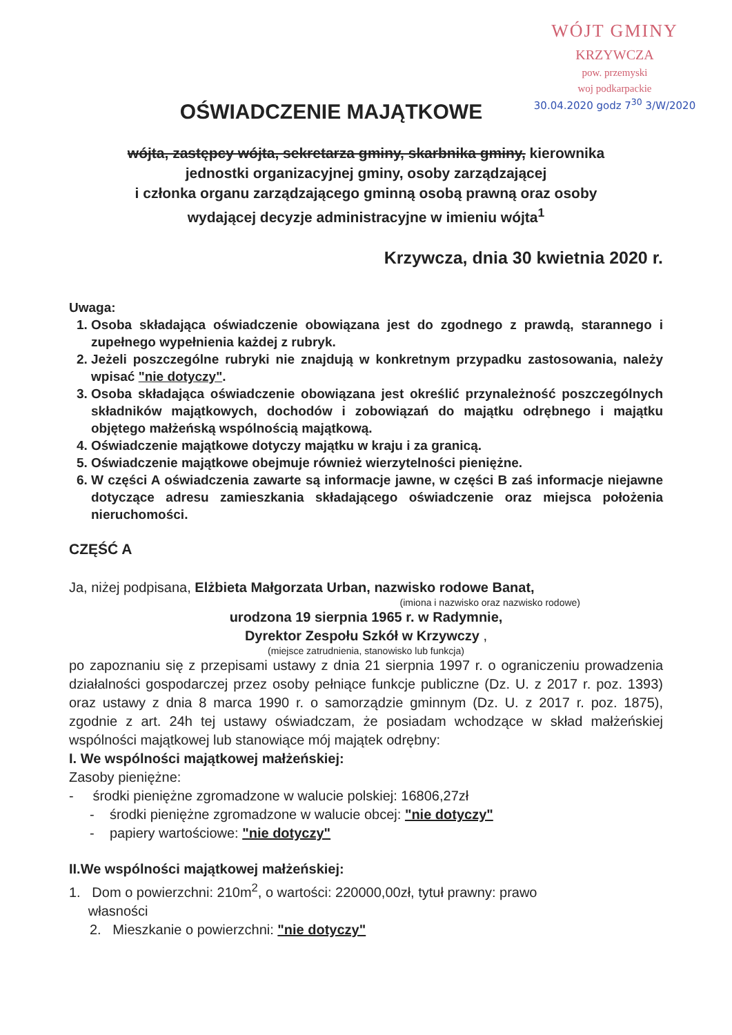WÓJT GMINY
KRZYWCZA
pow. przemyski
woj podkarpackie
30.04.2020 godz 7<sup>30</sup> 3/W/2020
OŚWIADCZENIE MAJĄTKOWE
wójta, zastępcy wójta, sekretarza gminy, skarbnika gminy, kierownika
jednostki organizacyjnej gminy, osoby zarządzającej
i członka organu zarządzającego gminną osobą prawną oraz osoby
wydającej decyzje administracyjne w imieniu wójta<sup>1</sup>
Krzywcza, dnia 30 kwietnia 2020 r.
Uwaga:
1. Osoba składająca oświadczenie obowiązana jest do zgodnego z prawdą, starannego i zupełnego wypełnienia każdej z rubryk.
2. Jeżeli poszczególne rubryki nie znajdują w konkretnym przypadku zastosowania, należy wpisać "nie dotyczy".
3. Osoba składająca oświadczenie obowiązana jest określić przynależność poszczególnych składników majątkowych, dochodów i zobowiązań do majątku odrębnego i majątku objętego małżeńską wspólnością majątkową.
4. Oświadczenie majątkowe dotyczy majątku w kraju i za granicą.
5. Oświadczenie majątkowe obejmuje również wierzytelności pieniężne.
6. W części A oświadczenia zawarte są informacje jawne, w części B zaś informacje niejawne dotyczące adresu zamieszkania składającego oświadczenie oraz miejsca położenia nieruchomości.
CZĘŚĆ A
Ja, niżej podpisana, Elżbieta Małgorzata Urban, nazwisko rodowe Banat,
(imiona i nazwisko oraz nazwisko rodowe)
urodzona 19 sierpnia 1965 r. w Radymnie,
Dyrektor Zespołu Szkół w Krzywczy ,
(miejsce zatrudnienia, stanowisko lub funkcja)
po zapoznaniu się z przepisami ustawy z dnia 21 sierpnia 1997 r. o ograniczeniu prowadzenia działalności gospodarczej przez osoby pełniące funkcje publiczne (Dz. U. z 2017 r. poz. 1393) oraz ustawy z dnia 8 marca 1990 r. o samorządzie gminnym (Dz. U. z 2017 r. poz. 1875), zgodnie z art. 24h tej ustawy oświadczam, że posiadam wchodzące w skład małżeńskiej wspólności majątkowej lub stanowiące mój majątek odrębny:
I. We wspólności majątkowej małżeńskiej:
Zasoby pieniężne:
- środki pieniężne zgromadzone w walucie polskiej: 16806,27zł
- środki pieniężne zgromadzone w walucie obcej: "nie dotyczy"
- papiery wartościowe: "nie dotyczy"
II.We wspólności majątkowej małżeńskiej:
1. Dom o powierzchni: 210m<sup>2</sup>, o wartości: 220000,00zł, tytuł prawny: prawo
własności
2. Mieszkanie o powierzchni: "nie dotyczy"